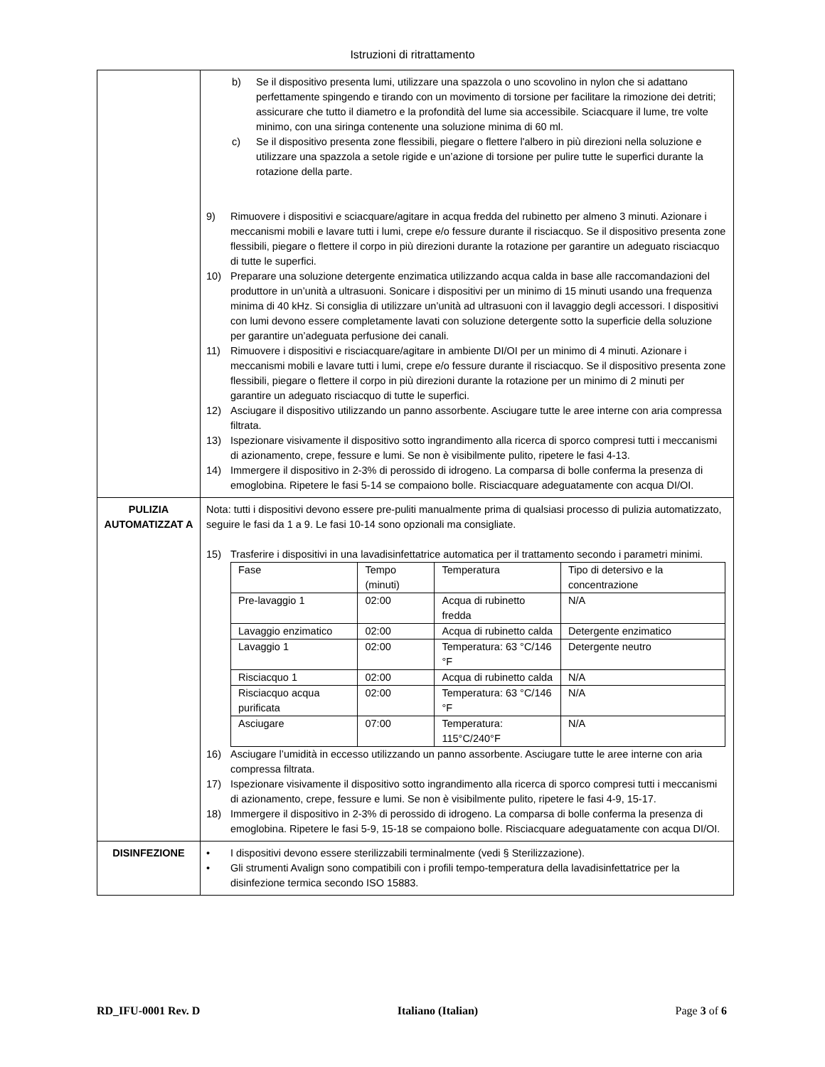Istruzioni di ritrattamento
| | b) Se il dispositivo presenta lumi, utilizzare una spazzola o uno scovolino in nylon che si adattano perfettamente spingendo e tirando con un movimento di torsione per facilitare la rimozione dei detriti; assicurare che tutto il diametro e la profondità del lume sia accessibile. Sciacquare il lume, tre volte minimo, con una siringa contenente una soluzione minima di 60 ml. c) Se il dispositivo presenta zone flessibili, piegare o flettere l'albero in più direzioni nella soluzione e utilizzare una spazzola a setole rigide e un’azione di torsione per pulire tutte le superfici durante la rotazione della parte. 9) Rimuovere i dispositivi e sciacquare/agitare in acqua fredda del rubinetto per almeno 3 minuti. Azionare i meccanismi mobili e lavare tutti i lumi, crepe e/o fessure durante il risciacquo. Se il dispositivo presenta zone flessibili, piegare o flettere il corpo in più direzioni durante la rotazione per garantire un adeguato risciacquo di tutte le superfici. 10) Preparare una soluzione detergente enzimatica utilizzando acqua calda in base alle raccomandazioni del produttore in un’unità a ultrasuoni. Sonicare i dispositivi per un minimo di 15 minuti usando una frequenza minima di 40 kHz. Si consiglia di utilizzare un’unità ad ultrasuoni con il lavaggio degli accessori. I dispositivi con lumi devono essere completamente lavati con soluzione detergente sotto la superficie della soluzione per garantire un’adeguata perfusione dei canali. 11) Rimuovere i dispositivi e risciacquare/agitare in ambiente DI/OI per un minimo di 4 minuti. Azionare i meccanismi mobili e lavare tutti i lumi, crepe e/o fessure durante il risciacquo. Se il dispositivo presenta zone flessibili, piegare o flettere il corpo in più direzioni durante la rotazione per un minimo di 2 minuti per garantire un adeguato risciacquo di tutte le superfici. 12) Asciugare il dispositivo utilizzando un panno assorbente. Asciugare tutte le aree interne con aria compressa filtrata. 13) Ispezionare visivamente il dispositivo sotto ingrandimento alla ricerca di sporco compresi tutti i meccanismi di azionamento, crepe, fessure e lumi. Se non è visibilmente pulito, ripetere le fasi 4-13. 14) Immergere il dispositivo in 2-3% di perossido di idrogeno. La comparsa di bolle conferma la presenza di emoglobina. Ripetere le fasi 5-14 se compaiono bolle. Risciacquare adeguatamente con acqua DI/OI. |
| PULIZIA AUTOMATIZZAT A | Nota: tutti i dispositivi devono essere pre-puliti manualmente prima di qualsiasi processo di pulizia automatizzato, seguire le fasi da 1 a 9. Le fasi 10-14 sono opzionali ma consigliate. 15) Trasferire i dispositivi in una lavadisinfettatrice automatica per il trattamento secondo i parametri minimi. / Fase / Tempo (minuti) / Temperatura / Tipo di detersivo e la concentrazione / / Pre-lavaggio 1 / 02:00 / Acqua di rubinetto fredda / N/A / / Lavaggio enzimatico / 02:00 / Acqua di rubinetto calda / Detergente enzimatico / / Lavaggio 1 / 02:00 / Temperatura: 63 °C/146 °F / Detergente neutro / / Risciacquo 1 / 02:00 / Acqua di rubinetto calda / N/A / / Risciacquo acqua purificata / 02:00 / Temperatura: 63 °C/146 °F / N/A / / Asciugare / 07:00 / Temperatura: 115°C/240°F / N/A / 16) Asciugare l’umidità in eccesso utilizzando un panno assorbente. Asciugare tutte le aree interne con aria compressa filtrata. 17) Ispezionare visivamente il dispositivo sotto ingrandimento alla ricerca di sporco compresi tutti i meccanismi di azionamento, crepe, fessure e lumi. Se non è visibilmente pulito, ripetere le fasi 4-9, 15-17. 18) Immergere il dispositivo in 2-3% di perossido di idrogeno. La comparsa di bolle conferma la presenza di emoglobina. Ripetere le fasi 5-9, 15-18 se compaiono bolle. Risciacquare adeguatamente con acqua DI/OI. |
| DISINFEZIONE | • I dispositivi devono essere sterilizzabili terminalmente (vedi § Sterilizzazione). • Gli strumenti Avalign sono compatibili con i profili tempo-temperatura della lavadisinfettatrice per la disinfezione termica secondo ISO 15883. |
RD_IFU-0001 Rev. D Italiano (Italian) Page 3 of 6